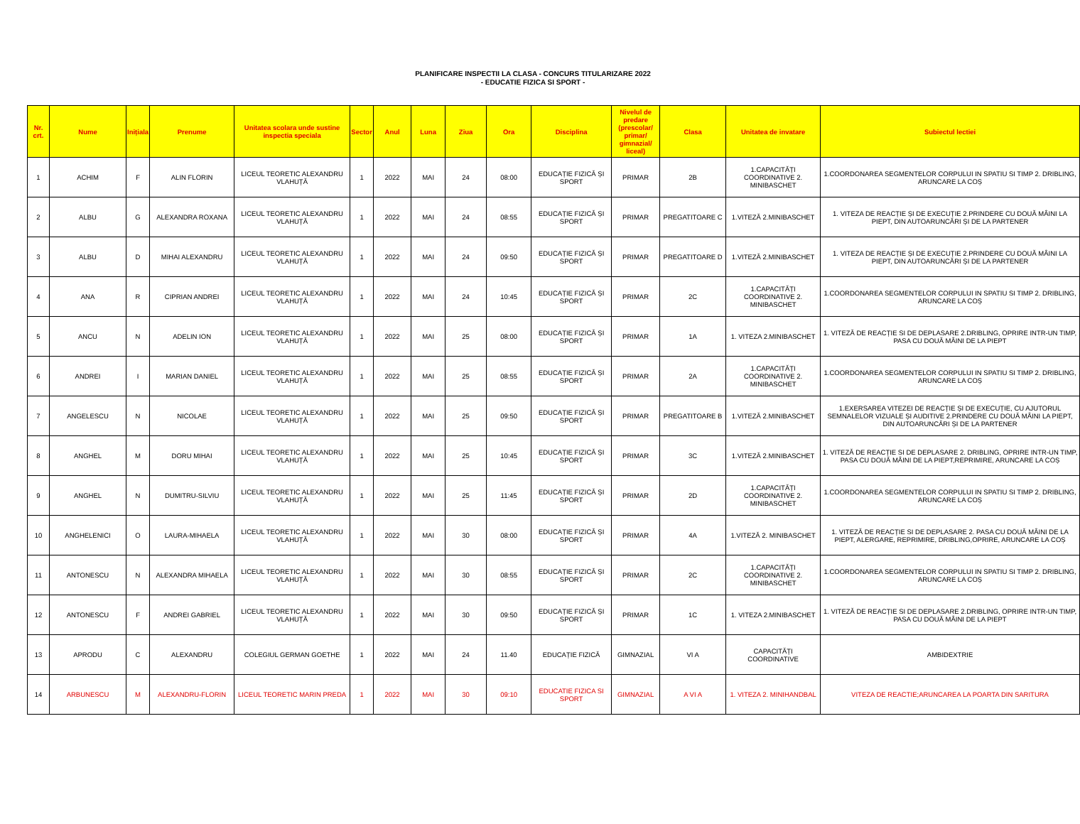PLANIFICARE INSPECTII LA CLASA - CONCURS TITULARIZARE 2022
- EDUCATIE FIZICA SI SPORT -
| Nr. crt. | Nume | Inițiala | Prenume | Unitatea scolara unde sustine inspectia speciala | Sector | Anul | Luna | Ziua | Ora | Disciplina | Nivelul de predare (prescolar/ primar/ gimnazial/ liceal) | Clasa | Unitatea de invatare | Subiectul lectiei |
| --- | --- | --- | --- | --- | --- | --- | --- | --- | --- | --- | --- | --- | --- | --- |
| 1 | ACHIM | F | ALIN FLORIN | LICEUL TEORETIC ALEXANDRU VLAHUȚĂ | 1 | 2022 | MAI | 24 | 08:00 | EDUCAȚIE FIZICĂ ȘI SPORT | PRIMAR | 2B | 1.CAPACITĂȚI COORDINATIVE 2. MINIBASCHET | 1.COORDONAREA SEGMENTELOR CORPULUI IN SPATIU SI TIMP 2. DRIBLING, ARUNCARE LA COȘ |
| 2 | ALBU | G | ALEXANDRA ROXANA | LICEUL TEORETIC ALEXANDRU VLAHUȚĂ | 1 | 2022 | MAI | 24 | 08:55 | EDUCAȚIE FIZICĂ ȘI SPORT | PRIMAR | PREGATITOARE C | 1.VITEZĂ 2.MINIBASCHET | 1. VITEZA DE REACȚIE ȘI DE EXECUȚIE 2.PRINDERE CU DOUĂ MÂINI LA PIEPT, DIN AUTOARUNCĂRI ȘI DE LA PARTENER |
| 3 | ALBU | D | MIHAI ALEXANDRU | LICEUL TEORETIC ALEXANDRU VLAHUȚĂ | 1 | 2022 | MAI | 24 | 09:50 | EDUCAȚIE FIZICĂ ȘI SPORT | PRIMAR | PREGATITOARE D | 1.VITEZĂ 2.MINIBASCHET | 1. VITEZA DE REACȚIE ȘI DE EXECUȚIE 2.PRINDERE CU DOUĂ MÂINI LA PIEPT, DIN AUTOARUNCĂRI ȘI DE LA PARTENER |
| 4 | ANA | R | CIPRIAN ANDREI | LICEUL TEORETIC ALEXANDRU VLAHUȚĂ | 1 | 2022 | MAI | 24 | 10:45 | EDUCAȚIE FIZICĂ ȘI SPORT | PRIMAR | 2C | 1.CAPACITĂȚI COORDINATIVE 2. MINIBASCHET | 1.COORDONAREA SEGMENTELOR CORPULUI IN SPATIU SI TIMP 2. DRIBLING, ARUNCARE LA COȘ |
| 5 | ANCU | N | ADELIN ION | LICEUL TEORETIC ALEXANDRU VLAHUȚĂ | 1 | 2022 | MAI | 25 | 08:00 | EDUCAȚIE FIZICĂ ȘI SPORT | PRIMAR | 1A | 1. VITEZA 2.MINIBASCHET | 1. VITEZĂ DE REACȚIE SI DE DEPLASARE 2.DRIBLING, OPRIRE INTR-UN TIMP, PASA CU DOUĂ MÂINI DE LA PIEPT |
| 6 | ANDREI | I | MARIAN DANIEL | LICEUL TEORETIC ALEXANDRU VLAHUȚĂ | 1 | 2022 | MAI | 25 | 08:55 | EDUCAȚIE FIZICĂ ȘI SPORT | PRIMAR | 2A | 1.CAPACITĂȚI COORDINATIVE 2. MINIBASCHET | 1.COORDONAREA SEGMENTELOR CORPULUI IN SPATIU SI TIMP 2. DRIBLING, ARUNCARE LA COȘ |
| 7 | ANGELESCU | N | NICOLAE | LICEUL TEORETIC ALEXANDRU VLAHUȚĂ | 1 | 2022 | MAI | 25 | 09:50 | EDUCAȚIE FIZICĂ ȘI SPORT | PRIMAR | PREGATITOARE B | 1.VITEZĂ 2.MINIBASCHET | 1.EXERSAREA VITEZEI DE REACȚIE ȘI DE EXECUȚIE, CU AJUTORUL SEMNALELOR VIZUALE ȘI AUDITIVE 2.PRINDERE CU DOUĂ MÂINI LA PIEPT, DIN AUTOARUNCĂRI ȘI DE LA PARTENER |
| 8 | ANGHEL | M | DORU MIHAI | LICEUL TEORETIC ALEXANDRU VLAHUȚĂ | 1 | 2022 | MAI | 25 | 10:45 | EDUCAȚIE FIZICĂ ȘI SPORT | PRIMAR | 3C | 1.VITEZĂ 2.MINIBASCHET | 1. VITEZĂ DE REACȚIE SI DE DEPLASARE 2. DRIBLING, OPRIRE INTR-UN TIMP, PASA CU DOUĂ MÂINI DE LA PIEPT,REPRIMIRE, ARUNCARE LA COȘ |
| 9 | ANGHEL | N | DUMITRU-SILVIU | LICEUL TEORETIC ALEXANDRU VLAHUȚĂ | 1 | 2022 | MAI | 25 | 11:45 | EDUCAȚIE FIZICĂ ȘI SPORT | PRIMAR | 2D | 1.CAPACITĂȚI COORDINATIVE 2. MINIBASCHET | 1.COORDONAREA SEGMENTELOR CORPULUI IN SPATIU SI TIMP 2. DRIBLING, ARUNCARE LA COȘ |
| 10 | ANGHELENICI | O | LAURA-MIHAELA | LICEUL TEORETIC ALEXANDRU VLAHUȚĂ | 1 | 2022 | MAI | 30 | 08:00 | EDUCAȚIE FIZICĂ ȘI SPORT | PRIMAR | 4A | 1.VITEZĂ 2. MINIBASCHET | 1. VITEZĂ DE REACȚIE SI DE DEPLASARE 2. PASA CU DOUĂ MÂINI DE LA PIEPT, ALERGARE, REPRIMIRE, DRIBLING,OPRIRE, ARUNCARE LA COȘ |
| 11 | ANTONESCU | N | ALEXANDRA MIHAELA | LICEUL TEORETIC ALEXANDRU VLAHUȚĂ | 1 | 2022 | MAI | 30 | 08:55 | EDUCAȚIE FIZICĂ ȘI SPORT | PRIMAR | 2C | 1.CAPACITĂȚI COORDINATIVE 2. MINIBASCHET | 1.COORDONAREA SEGMENTELOR CORPULUI IN SPATIU SI TIMP 2. DRIBLING, ARUNCARE LA COȘ |
| 12 | ANTONESCU | F | ANDREI GABRIEL | LICEUL TEORETIC ALEXANDRU VLAHUȚĂ | 1 | 2022 | MAI | 30 | 09:50 | EDUCAȚIE FIZICĂ ȘI SPORT | PRIMAR | 1C | 1. VITEZA 2.MINIBASCHET | 1. VITEZĂ DE REACȚIE SI DE DEPLASARE 2.DRIBLING, OPRIRE INTR-UN TIMP, PASA CU DOUĂ MÂINI DE LA PIEPT |
| 13 | APRODU | C | ALEXANDRU | COLEGIUL GERMAN GOETHE | 1 | 2022 | MAI | 24 | 11.40 | EDUCAȚIE FIZICĂ | GIMNAZIAL | VI A | CAPACITĂȚI COORDINATIVE | AMBIDEXTRIE |
| 14 | ARBUNESCU | M | ALEXANDRU-FLORIN | LICEUL TEORETIC MARIN PREDA | 1 | 2022 | MAI | 30 | 09:10 | EDUCATIE FIZICA SI SPORT | GIMNAZIAL | A VI A | 1. VITEZA 2. MINIHANDBAL | VITEZA DE REACTIE;ARUNCAREA LA POARTA DIN SARITURA |